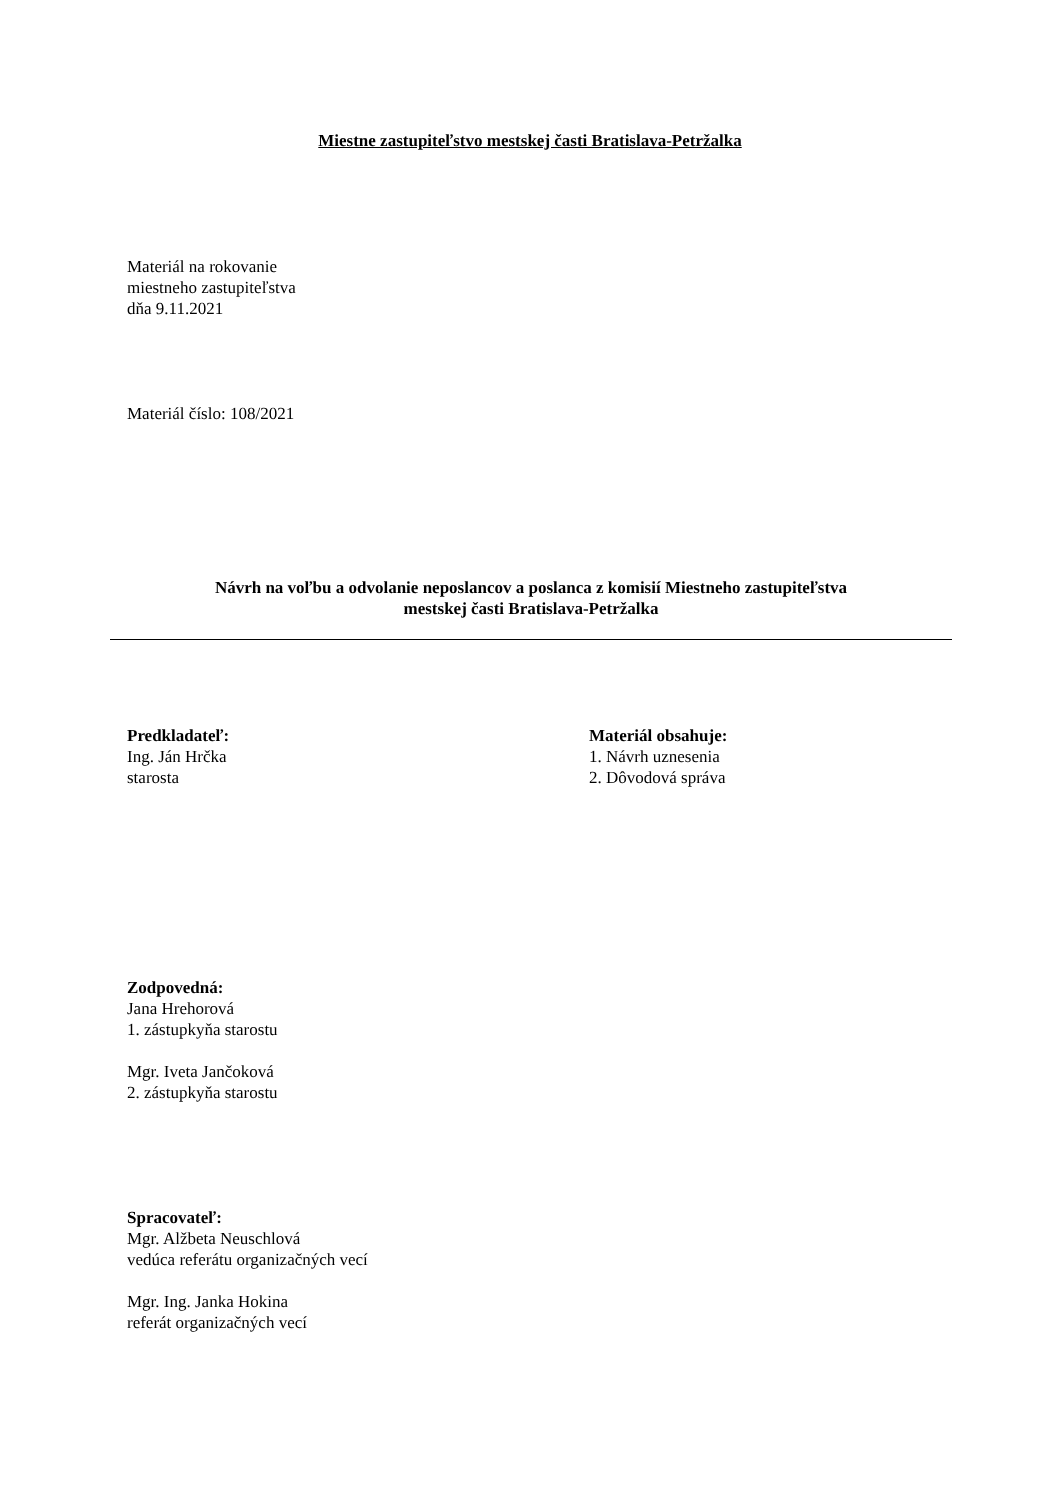Miestne zastupiteľstvo mestskej časti Bratislava-Petržalka
Materiál na rokovanie
miestneho zastupiteľstva
dňa 9.11.2021
Materiál číslo: 108/2021
Návrh na voľbu a odvolanie neposlancov a poslanca z komisií Miestneho zastupiteľstva
mestskej časti Bratislava-Petržalka
Predkladateľ:
Ing. Ján Hrčka
starosta
Materiál obsahuje:
1. Návrh uznesenia
2. Dôvodová správa
Zodpovedná:
Jana Hrehorová
1. zástupkyňa starostu
Mgr. Iveta Jančoková
2. zástupkyňa starostu
Spracovateľ:
Mgr. Alžbeta Neuschlová
vedúca referátu organizačných vecí
Mgr. Ing. Janka Hokina
referát organizačných vecí